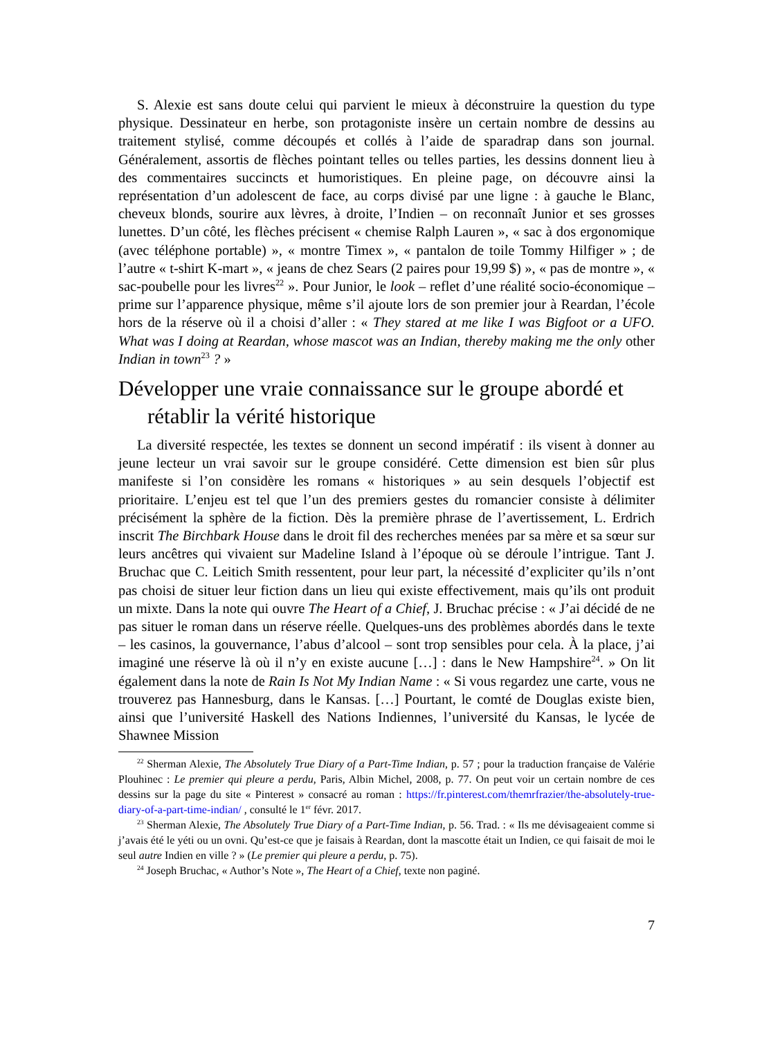S. Alexie est sans doute celui qui parvient le mieux à déconstruire la question du type physique. Dessinateur en herbe, son protagoniste insère un certain nombre de dessins au traitement stylisé, comme découpés et collés à l’aide de sparadrap dans son journal. Généralement, assortis de flèches pointant telles ou telles parties, les dessins donnent lieu à des commentaires succincts et humoristiques. En pleine page, on découvre ainsi la représentation d’un adolescent de face, au corps divisé par une ligne : à gauche le Blanc, cheveux blonds, sourire aux lèvres, à droite, l’Indien – on reconnaît Junior et ses grosses lunettes. D’un côté, les flèches précisent « chemise Ralph Lauren », « sac à dos ergonomique (avec téléphone portable) », « montre Timex », « pantalon de toile Tommy Hilfiger » ; de l’autre « t-shirt K-mart », « jeans de chez Sears (2 paires pour 19,99 $) », « pas de montre », « sac-poubelle pour les livres<sup>22</sup> ». Pour Junior, le look – reflet d’une réalité socio-économique – prime sur l’apparence physique, même s’il ajoute lors de son premier jour à Reardan, l’école hors de la réserve où il a choisi d’aller : « They stared at me like I was Bigfoot or a UFO. What was I doing at Reardan, whose mascot was an Indian, thereby making me the only other Indian in town<sup>23</sup> ? »
Développer une vraie connaissance sur le groupe abordé et rétablir la vérité historique
La diversité respectée, les textes se donnent un second impératif : ils visent à donner au jeune lecteur un vrai savoir sur le groupe considéré. Cette dimension est bien sûr plus manifeste si l’on considère les romans « historiques » au sein desquels l’objectif est prioritaire. L’enjeu est tel que l’un des premiers gestes du romancier consiste à délimiter précisément la sphère de la fiction. Dès la première phrase de l’avertissement, L. Erdrich inscrit The Birchbark House dans le droit fil des recherches menées par sa mère et sa sœur sur leurs ancêtres qui vivaient sur Madeline Island à l’époque où se déroule l’intrigue. Tant J. Bruchac que C. Leitich Smith ressentent, pour leur part, la nécessité d’expliciter qu’ils n’ont pas choisi de situer leur fiction dans un lieu qui existe effectivement, mais qu’ils ont produit un mixte. Dans la note qui ouvre The Heart of a Chief, J. Bruchac précise : « J’ai décidé de ne pas situer le roman dans un réserve réelle. Quelques-uns des problèmes abordés dans le texte – les casinos, la gouvernance, l’abus d’alcool – sont trop sensibles pour cela. À la place, j’ai imaginé une réserve là où il n’y en existe aucune […] : dans le New Hampshire<sup>24</sup>. » On lit également dans la note de Rain Is Not My Indian Name : « Si vous regardez une carte, vous ne trouverez pas Hannesburg, dans le Kansas. […] Pourtant, le comté de Douglas existe bien, ainsi que l’université Haskell des Nations Indiennes, l’université du Kansas, le lycée de Shawnee Mission
<sup>22</sup> Sherman Alexie, The Absolutely True Diary of a Part-Time Indian, p. 57 ; pour la traduction française de Valérie Plouhinec : Le premier qui pleure a perdu, Paris, Albin Michel, 2008, p. 77. On peut voir un certain nombre de ces dessins sur la page du site « Pinterest » consacré au roman : https://fr.pinterest.com/themrfrazier/the-absolutely-true-diary-of-a-part-time-indian/ , consulté le 1<sup>er</sup> févr. 2017.
<sup>23</sup> Sherman Alexie, The Absolutely True Diary of a Part-Time Indian, p. 56. Trad. : « Ils me dévisageaient comme si j’avais été le yéti ou un ovni. Qu’est-ce que je faisais à Reardan, dont la mascotte était un Indien, ce qui faisait de moi le seul autre Indien en ville ? » (Le premier qui pleure a perdu, p. 75).
<sup>24</sup> Joseph Bruchac, « Author’s Note », The Heart of a Chief, texte non paginé.
7